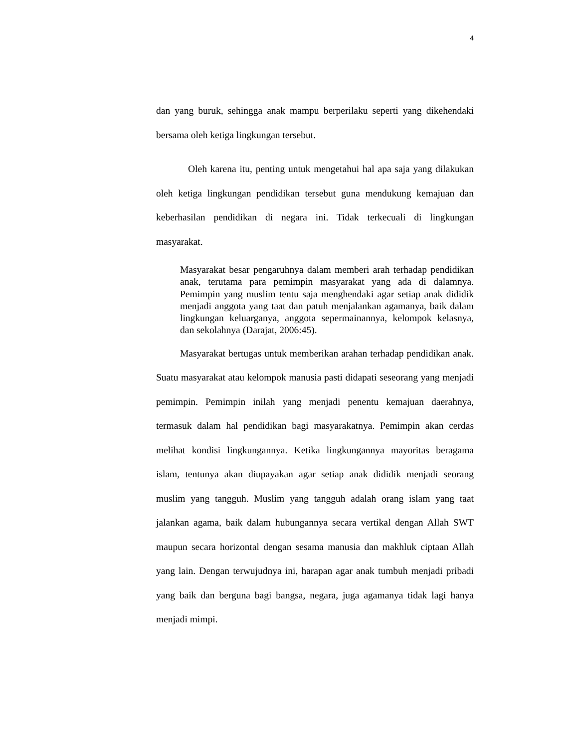4
dan yang buruk, sehingga anak mampu berperilaku seperti yang dikehendaki bersama oleh ketiga lingkungan tersebut.
Oleh karena itu, penting untuk mengetahui hal apa saja yang dilakukan oleh ketiga lingkungan pendidikan tersebut guna mendukung kemajuan dan keberhasilan pendidikan di negara ini. Tidak terkecuali di lingkungan masyarakat.
Masyarakat besar pengaruhnya dalam memberi arah terhadap pendidikan anak, terutama para pemimpin masyarakat yang ada di dalamnya. Pemimpin yang muslim tentu saja menghendaki agar setiap anak dididik menjadi anggota yang taat dan patuh menjalankan agamanya, baik dalam lingkungan keluarganya, anggota sepermainannya, kelompok kelasnya, dan sekolahnya (Darajat, 2006:45).
Masyarakat bertugas untuk memberikan arahan terhadap pendidikan anak. Suatu masyarakat atau kelompok manusia pasti didapati seseorang yang menjadi pemimpin. Pemimpin inilah yang menjadi penentu kemajuan daerahnya, termasuk dalam hal pendidikan bagi masyarakatnya. Pemimpin akan cerdas melihat kondisi lingkungannya. Ketika lingkungannya mayoritas beragama islam, tentunya akan diupayakan agar setiap anak dididik menjadi seorang muslim yang tangguh. Muslim yang tangguh adalah orang islam yang taat jalankan agama, baik dalam hubungannya secara vertikal dengan Allah SWT maupun secara horizontal dengan sesama manusia dan makhluk ciptaan Allah yang lain. Dengan terwujudnya ini, harapan agar anak tumbuh menjadi pribadi yang baik dan berguna bagi bangsa, negara, juga agamanya tidak lagi hanya menjadi mimpi.